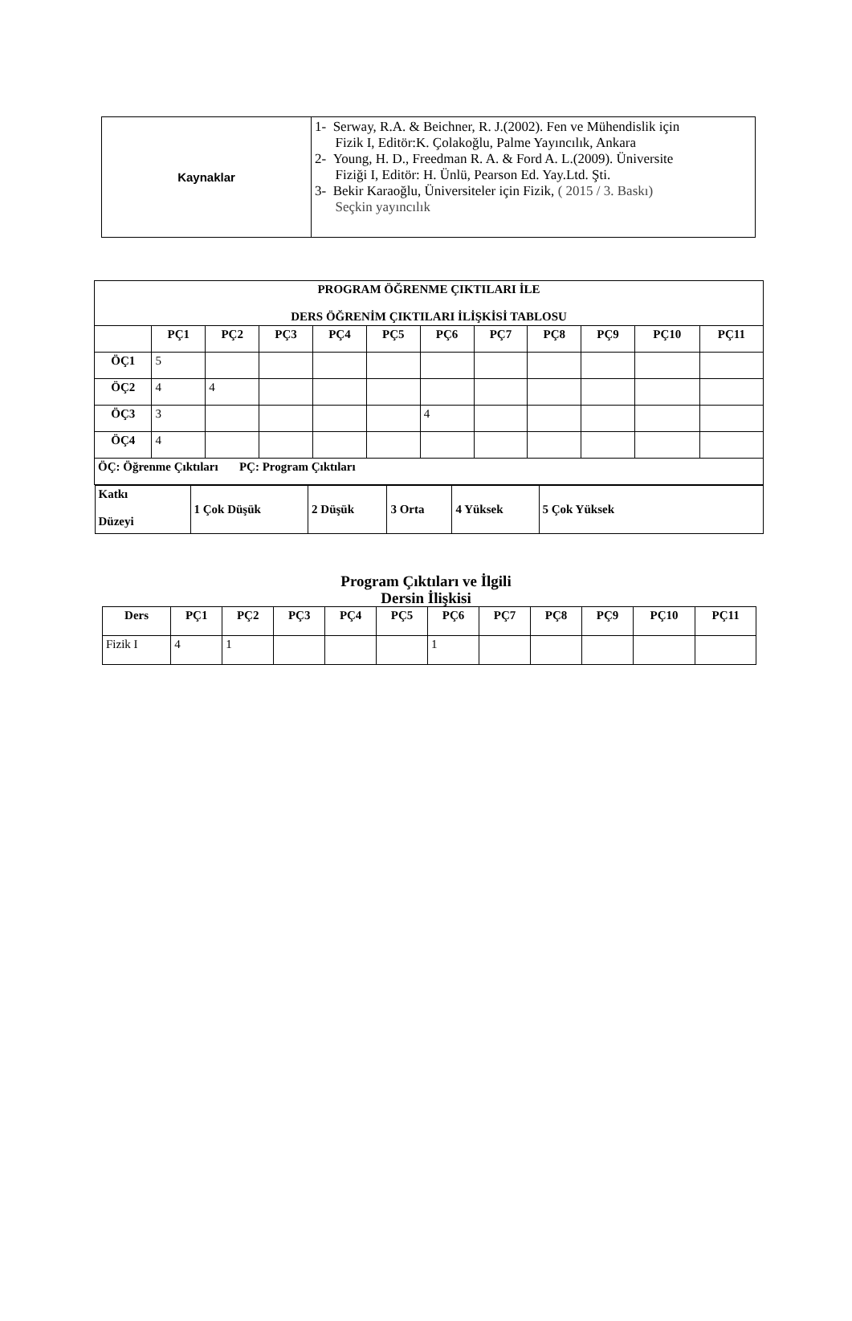| Kaynaklar | 1- Serway, R.A. & Beichner, R. J.(2002). Fen ve Mühendislik için Fizik I, Editör:K. Çolakoğlu, Palme Yayıncılık, Ankara 2- Young, H. D., Freedman R. A. & Ford A. L.(2009). Üniversite Fiziği I, Editör: H. Ünlü, Pearson Ed. Yay.Ltd. Şti. 3- Bekir Karaoğlu, Üniversiteler için Fizik, ( 2015 / 3. Baskı) Seçkin yayıncılık |
| PROGRAM ÖĞRENME ÇIKTILARI İLE DERS ÖĞRENİM ÇIKTILARI İLİŞKİSİ TABLOSU | | | | | | | | | | | |
| --- | --- | --- | --- | --- | --- | --- | --- | --- | --- | --- | --- |
| | PÇ1 | PÇ2 | PÇ3 | PÇ4 | PÇ5 | PÇ6 | PÇ7 | PÇ8 | PÇ9 | PÇ10 | PÇ11 |
| ÖÇ1 | 5 | | | | | | | | | | |
| ÖÇ2 | 4 | 4 | | | | | | | | | |
| ÖÇ3 | 3 | | | | | 4 | | | | | |
| ÖÇ4 | 4 | | | | | | | | | | |
| ÖÇ: Öğrenme Çıktıları PÇ: Program Çıktıları | | | | | | | | | | | |
| / Katkı Düzeyi / 1 Çok Düşük / 2 Düşük / 3 Orta / 4 Yüksek / 5 Çok Yüksek / | | | | | | | | | | | |
Program Çıktıları ve İlgili
Dersin İlişkisi
| Ders | PÇ1 | PÇ2 | PÇ3 | PÇ4 | PÇ5 | PÇ6 | PÇ7 | PÇ8 | PÇ9 | PÇ10 | PÇ11 |
| --- | --- | --- | --- | --- | --- | --- | --- | --- | --- | --- | --- |
| Fizik I | 4 | 1 | | | | 1 | | | | | |